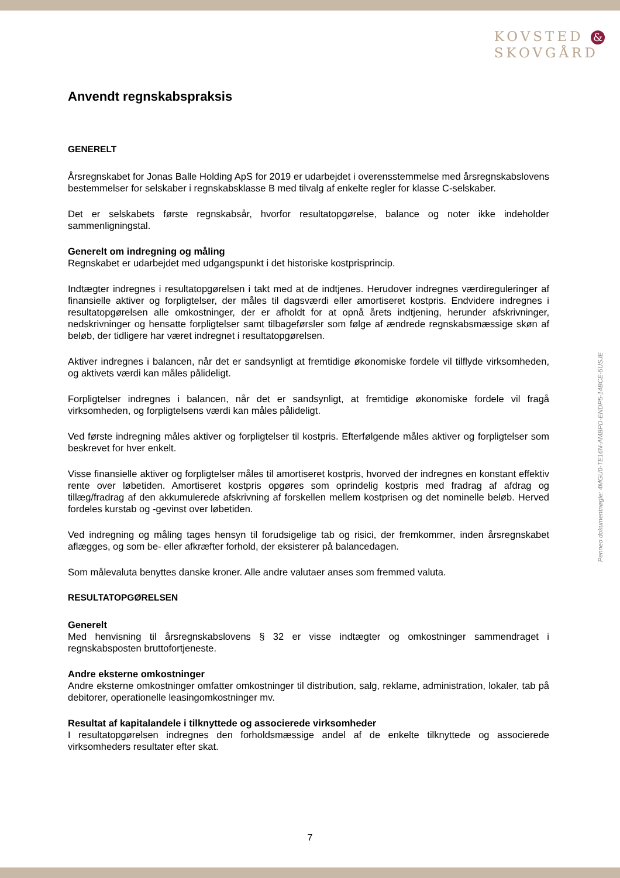KOVSTED &
SKOVGÅRD
Penneo dokumentnøgle: 4MGU0-TE16N-AMBPD-ENDP5-14BCE-5USJE
Anvendt regnskabspraksis
GENERELT
Årsregnskabet for Jonas Balle Holding ApS for 2019 er udarbejdet i overensstemmelse med årsregnskabslovens bestemmelser for selskaber i regnskabsklasse B med tilvalg af enkelte regler for klasse C-selskaber.
Det er selskabets første regnskabsår, hvorfor resultatopgørelse, balance og noter ikke indeholder sammenligningstal.
Generelt om indregning og måling
Regnskabet er udarbejdet med udgangspunkt i det historiske kostprisprincip.
Indtægter indregnes i resultatopgørelsen i takt med at de indtjenes. Herudover indregnes værdireguleringer af finansielle aktiver og forpligtelser, der måles til dagsværdi eller amortiseret kostpris. Endvidere indregnes i resultatopgørelsen alle omkostninger, der er afholdt for at opnå årets indtjening, herunder afskrivninger, nedskrivninger og hensatte forpligtelser samt tilbageførsler som følge af ændrede regnskabsmæssige skøn af beløb, der tidligere har været indregnet i resultatopgørelsen.
Aktiver indregnes i balancen, når det er sandsynligt at fremtidige økonomiske fordele vil tilflyde virksomheden, og aktivets værdi kan måles pålideligt.
Forpligtelser indregnes i balancen, når det er sandsynligt, at fremtidige økonomiske fordele vil fragå virksomheden, og forpligtelsens værdi kan måles pålideligt.
Ved første indregning måles aktiver og forpligtelser til kostpris. Efterfølgende måles aktiver og forpligtelser som beskrevet for hver enkelt.
Visse finansielle aktiver og forpligtelser måles til amortiseret kostpris, hvorved der indregnes en konstant effektiv rente over løbetiden. Amortiseret kostpris opgøres som oprindelig kostpris med fradrag af afdrag og tillæg/fradrag af den akkumulerede afskrivning af forskellen mellem kostprisen og det nominelle beløb. Herved fordeles kurstab og -gevinst over løbetiden.
Ved indregning og måling tages hensyn til forudsigelige tab og risici, der fremkommer, inden årsregnskabet aflægges, og som be- eller afkræfter forhold, der eksisterer på balancedagen.
Som målevaluta benyttes danske kroner. Alle andre valutaer anses som fremmed valuta.
RESULTATOPGØRELSEN
Generelt
Med henvisning til årsregnskabslovens § 32 er visse indtægter og omkostninger sammendraget i regnskabsposten bruttofortjeneste.
Andre eksterne omkostninger
Andre eksterne omkostninger omfatter omkostninger til distribution, salg, reklame, administration, lokaler, tab på debitorer, operationelle leasingomkostninger mv.
Resultat af kapitalandele i tilknyttede og associerede virksomheder
I resultatopgørelsen indregnes den forholdsmæssige andel af de enkelte tilknyttede og associerede virksomheders resultater efter skat.
7